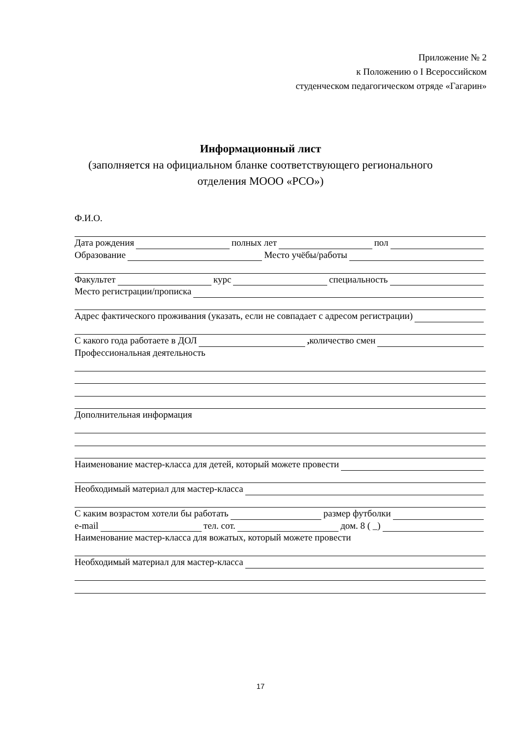Приложение № 2
к Положению о I Всероссийском
студенческом педагогическом отряде «Гагарин»
Информационный лист
(заполняется на официальном бланке соответствующего регионального
отделения МООО «РСО»)
Ф.И.О.
Дата рождения полных лет пол
Образование Место учёбы/работы
Факультет курс специальность
Место регистрации/прописка
Адрес фактического проживания (указать, если не совпадает с адресом регистрации)
С какого года работаете в ДОЛ , количество смен
Профессиональная деятельность
Дополнительная информация
Наименование мастер-класса для детей, который можете провести
Необходимый материал для мастер-класса
С каким возрастом хотели бы работать размер футболки
e-mail тел. сот. дом. 8 ( _)
Наименование мастер-класса для вожатых, который можете провести
Необходимый материал для мастер-класса
17